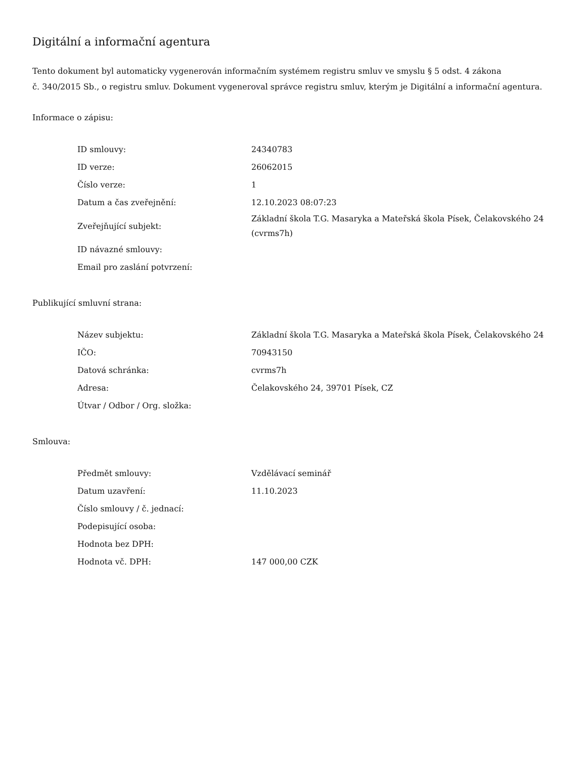Digitální a informační agentura
Tento dokument byl automaticky vygenerován informačním systémem registru smluv ve smyslu § 5 odst. 4 zákona
č. 340/2015 Sb., o registru smluv. Dokument vygeneroval správce registru smluv, kterým je Digitální a informační agentura.
Informace o zápisu:
| ID smlouvy: | 24340783 |
| ID verze: | 26062015 |
| Číslo verze: | 1 |
| Datum a čas zveřejnění: | 12.10.2023 08:07:23 |
| Zveřejňující subjekt: | Základní škola T.G. Masaryka a Mateřská škola Písek, Čelakovského 24 (cvrms7h) |
| ID návazné smlouvy: | |
| Email pro zaslání potvrzení: | |
Publikující smluvní strana:
| Název subjektu: | Základní škola T.G. Masaryka a Mateřská škola Písek, Čelakovského 24 |
| IČO: | 70943150 |
| Datová schránka: | cvrms7h |
| Adresa: | Čelakovského 24, 39701 Písek, CZ |
| Útvar / Odbor / Org. složka: | |
Smlouva:
| Předmět smlouvy: | Vzdělávací seminář |
| Datum uzavření: | 11.10.2023 |
| Číslo smlouvy / č. jednací: | |
| Podepisující osoba: | |
| Hodnota bez DPH: | |
| Hodnota vč. DPH: | 147 000,00 CZK |